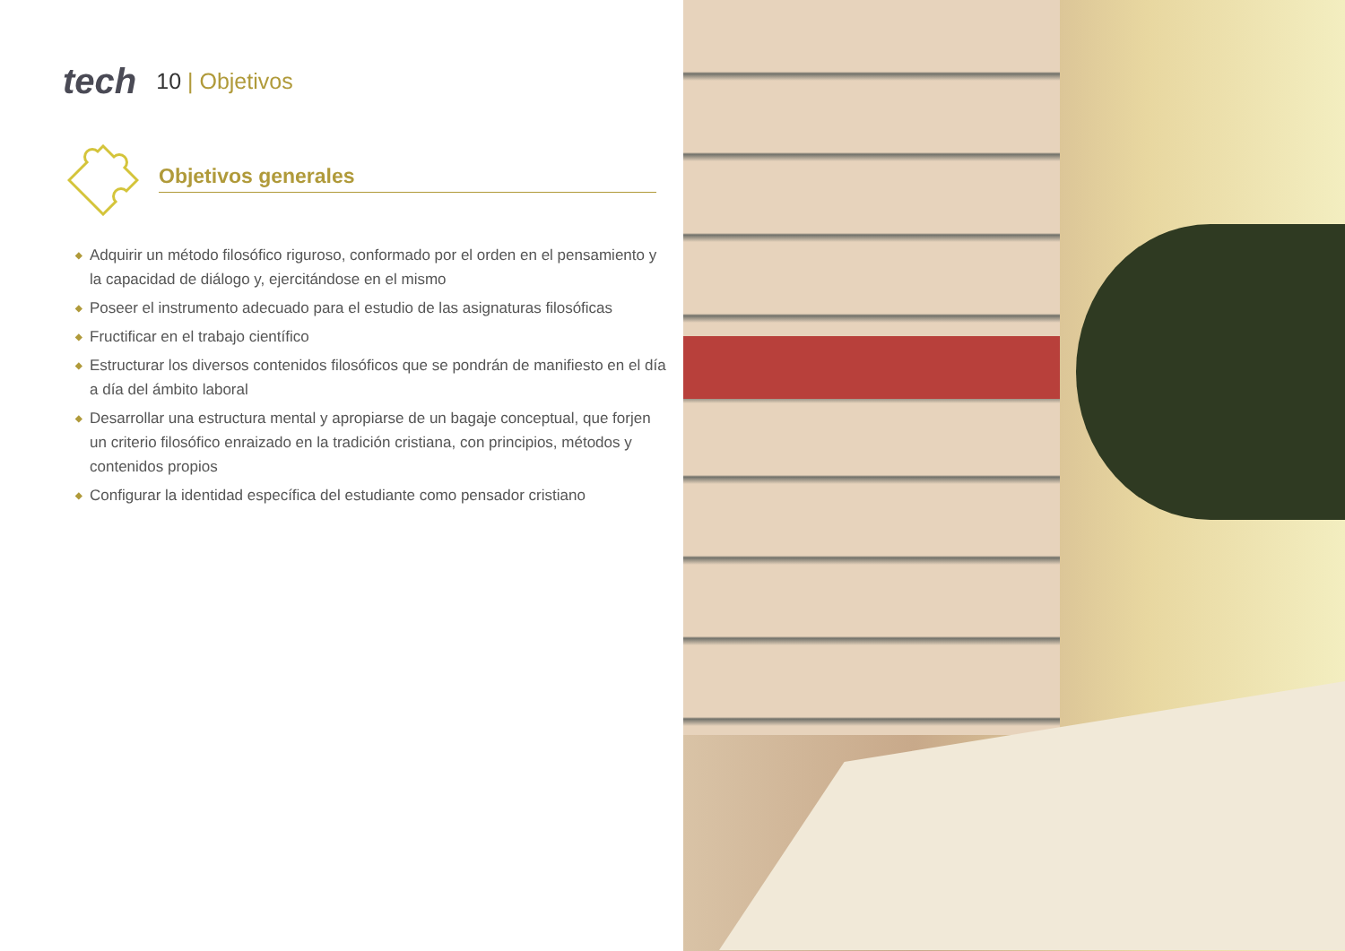tech
10 | Objetivos
Objetivos generales
◆ Adquirir un método filosófico riguroso, conformado por el orden en el pensamiento y la capacidad de diálogo y, ejercitándose en el mismo
◆ Poseer el instrumento adecuado para el estudio de las asignaturas filosóficas
◆ Fructificar en el trabajo científico
◆ Estructurar los diversos contenidos filosóficos que se pondrán de manifiesto en el día a día del ámbito laboral
◆ Desarrollar una estructura mental y apropiarse de un bagaje conceptual, que forjen un criterio filosófico enraizado en la tradición cristiana, con principios, métodos y contenidos propios
◆ Configurar la identidad específica del estudiante como pensador cristiano